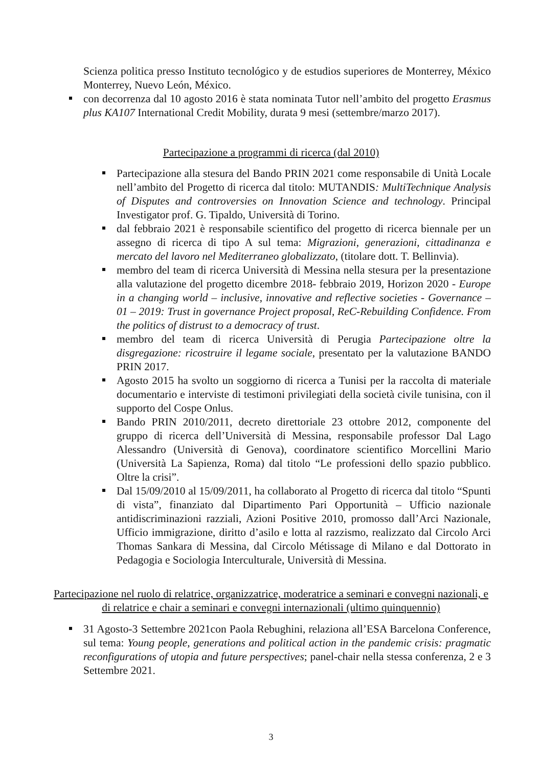Scienza politica presso Instituto tecnológico y de estudios superiores de Monterrey, México Monterrey, Nuevo León, México.
con decorrenza dal 10 agosto 2016 è stata nominata Tutor nell’ambito del progetto Erasmus plus KA107 International Credit Mobility, durata 9 mesi (settembre/marzo 2017).
Partecipazione a programmi di ricerca (dal 2010)
Partecipazione alla stesura del Bando PRIN 2021 come responsabile di Unità Locale nell’ambito del Progetto di ricerca dal titolo: MUTANDIS: MultiTechnique Analysis of Disputes and controversies on Innovation Science and technology. Principal Investigator prof. G. Tipaldo, Università di Torino.
dal febbraio 2021 è responsabile scientifico del progetto di ricerca biennale per un assegno di ricerca di tipo A sul tema: Migrazioni, generazioni, cittadinanza e mercato del lavoro nel Mediterraneo globalizzato, (titolare dott. T. Bellinvia).
membro del team di ricerca Università di Messina nella stesura per la presentazione alla valutazione del progetto dicembre 2018- febbraio 2019, Horizon 2020 - Europe in a changing world – inclusive, innovative and reflective societies - Governance – 01 – 2019: Trust in governance Project proposal, ReC-Rebuilding Confidence. From the politics of distrust to a democracy of trust.
membro del team di ricerca Università di Perugia Partecipazione oltre la disgregazione: ricostruire il legame sociale, presentato per la valutazione BANDO PRIN 2017.
Agosto 2015 ha svolto un soggiorno di ricerca a Tunisi per la raccolta di materiale documentario e interviste di testimoni privilegiati della società civile tunisina, con il supporto del Cospe Onlus.
Bando PRIN 2010/2011, decreto direttoriale 23 ottobre 2012, componente del gruppo di ricerca dell’Università di Messina, responsabile professor Dal Lago Alessandro (Università di Genova), coordinatore scientifico Morcellini Mario (Università La Sapienza, Roma) dal titolo “Le professioni dello spazio pubblico. Oltre la crisi”.
Dal 15/09/2010 al 15/09/2011, ha collaborato al Progetto di ricerca dal titolo “Spunti di vista”, finanziato dal Dipartimento Pari Opportunità – Ufficio nazionale antidiscriminazioni razziali, Azioni Positive 2010, promosso dall’Arci Nazionale, Ufficio immigrazione, diritto d’asilo e lotta al razzismo, realizzato dal Circolo Arci Thomas Sankara di Messina, dal Circolo Métissage di Milano e dal Dottorato in Pedagogia e Sociologia Interculturale, Università di Messina.
Partecipazione nel ruolo di relatrice, organizzatrice, moderatrice a seminari e convegni nazionali, e di relatrice e chair a seminari e convegni internazionali (ultimo quinquennio)
31 Agosto-3 Settembre 2021con Paola Rebughini, relaziona all’ESA Barcelona Conference, sul tema: Young people, generations and political action in the pandemic crisis: pragmatic reconfigurations of utopia and future perspectives; panel-chair nella stessa conferenza, 2 e 3 Settembre 2021.
3